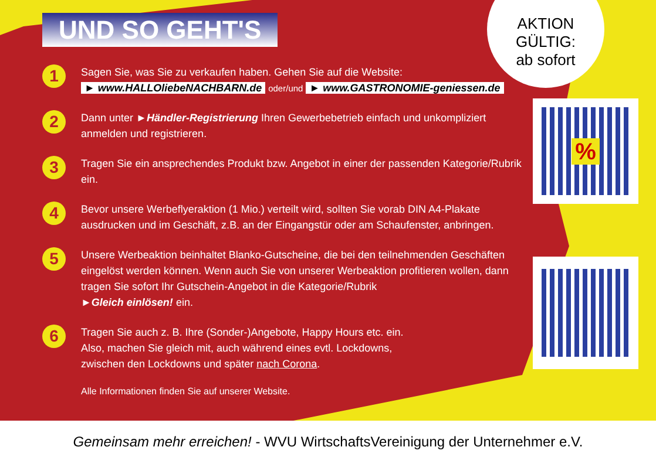AKTION GÜLTIG:
ab sofort
%
UND SO GEHT'S
1
Sagen Sie, was Sie zu verkaufen haben. Gehen Sie auf die Website:
► www.HALLOliebeNACHBARN.de oder/und ► www.GASTRONOMIE-geniessen.de
2
Dann unter ►Händler-Registrierung Ihren Gewerbebetrieb einfach und unkompliziert anmelden und registrieren.
3
Tragen Sie ein ansprechendes Produkt bzw. Angebot in einer der passenden Kategorie/Rubrik ein.
4
Bevor unsere Werbeflyeraktion (1 Mio.) verteilt wird, sollten Sie vorab DIN A4-Plakate ausdrucken und im Geschäft, z.B. an der Eingangstür oder am Schaufenster, anbringen.
5
Unsere Werbeaktion beinhaltet Blanko-Gutscheine, die bei den teilnehmenden Geschäften eingelöst werden können. Wenn auch Sie von unserer Werbeaktion profitieren wollen, dann tragen Sie sofort Ihr Gutschein-Angebot in die Kategorie/Rubrik
►Gleich einlösen! ein.
6
Tragen Sie auch z. B. Ihre (Sonder-)Angebote, Happy Hours etc. ein.
Also, machen Sie gleich mit, auch während eines evtl. Lockdowns,
zwischen den Lockdowns und später nach Corona.
Alle Informationen finden Sie auf unserer Website.
Gemeinsam mehr erreichen! - WVU WirtschaftsVereinigung der Unternehmer e.V.